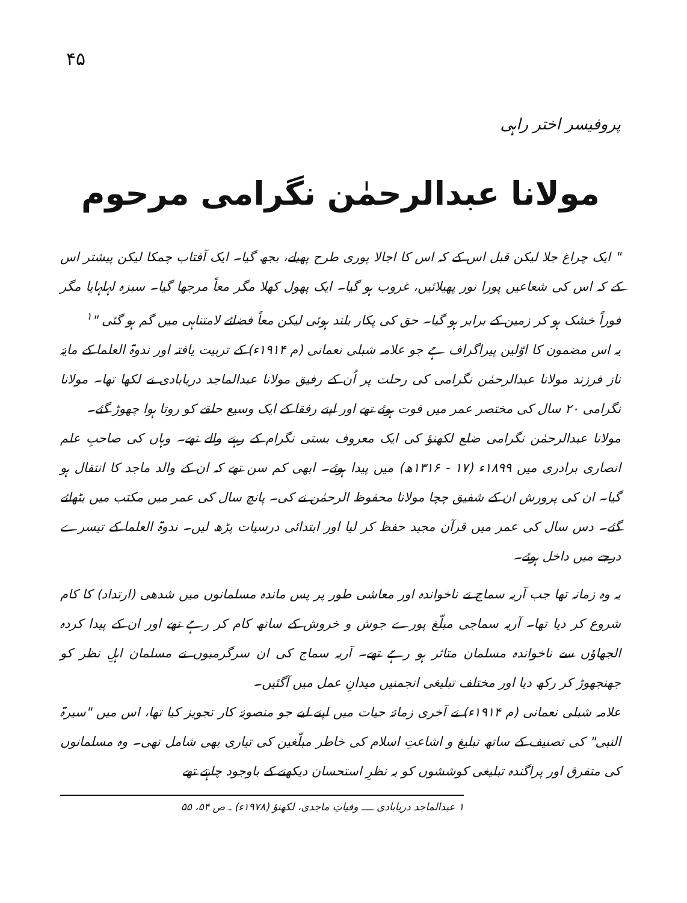۴۵
پروفیسر اختر راہی
مولانا عبدالرحمٰن نگرامی مرحوم
" ایک چراغ جلا لیکن قبل اس کے کہ اس کا اجالا پوری طرح پھیلے، بجھ گیا۔ ایک آفتاب چمکا لیکن پیشتر اس کے کہ اس کی شعاعیں پورا نور پھیلائیں، غروب ہو گیا۔ ایک پھول کھلا مگر معاً مرجھا گیا۔ سبزہ لہلہایا مگر فوراً خشک ہو کر زمین کے برابر ہو گیا۔ حق کی پکار بلند ہوئی لیکن معاً فضائے لامتناہی میں گم ہو گئی "<sup>۱</sup>
یہ اس مضمون کا اوّلین پیراگراف ہے جو علامہ شبلی نعمانی (م ۱۹۱۴ء) کے تربیت یافتہ اور ندوۃ العلما کے مایۂ ناز فرزند مولانا عبدالرحمٰن نگرامی کی رحلت پر اُن کے رفیق مولانا عبدالماجد دریابادی نے لکھا تھا۔ مولانا نگرامی ۲۰ سال کی مختصر عمر میں فوت ہوئے تھے اور اپنے رفقا کے ایک وسیع حلقے کو روتا ہوا چھوڑ گئے۔
مولانا عبدالرحمٰن نگرامی ضلع لکھنؤ کی ایک معروف بستی نگرام کے رہنے والے تھے۔ وہاں کی صاحبِ علم انصاری برادری میں ۱۸۹۹ء (۱۷ - ۱۳۱۶ھ) میں پیدا ہوئے۔ ابھی کم سن تھے کہ ان کے والد ماجد کا انتقال ہو گیا۔ ان کی پرورش ان کے شفیق چچا مولانا محفوظ الرحمٰن نے کی۔ پانچ سال کی عمر میں مکتب میں بٹھائے گئے۔ دس سال کی عمر میں قرآن مجید حفظ کر لیا اور ابتدائی درسیات پڑھ لیں۔ ندوۃ العلما کے تیسرے درجے میں داخل ہوئے۔
یہ وہ زمانہ تھا جب آریہ سماج نے ناخواندہ اور معاشی طور پر پس ماندہ مسلمانوں میں شدھی (ارتداد) کا کام شروع کر دیا تھا۔ آریہ سماجی مبلّغ پورے جوش و خروش کے ساتھ کام کر رہے تھے اور ان کے پیدا کردہ الجھاؤں سے ناخواندہ مسلمان متاثر ہو رہے تھے۔ آریہ سماج کی ان سرگرمیوں نے مسلمان اہلِ نظر کو جھنجھوڑ کر رکھ دیا اور مختلف تبلیغی انجمنیں میدانِ عمل میں آگئیں۔
علامہ شبلی نعمانی (م ۱۹۱۴ء) نے آخری زمانۂ حیات میں اپنے لیے جو منصوبۂ کار تجویز کیا تھا، اس میں "سیرۃ النبی" کی تصنیف کے ساتھ تبلیغ و اشاعتِ اسلام کی خاطر مبلّغین کی تیاری بھی شامل تھی۔ وہ مسلمانوں کی متفرق اور پراگندہ تبلیغی کوششوں کو بہ نظرِ استحسان دیکھنے کے باوجود چاہتے تھے
۱ عبدالماجد دریابادی ــــ وفیاتِ ماجدی، لکھنؤ (۱۹۷۸ء) ـ ص ۵۴، ۵۵